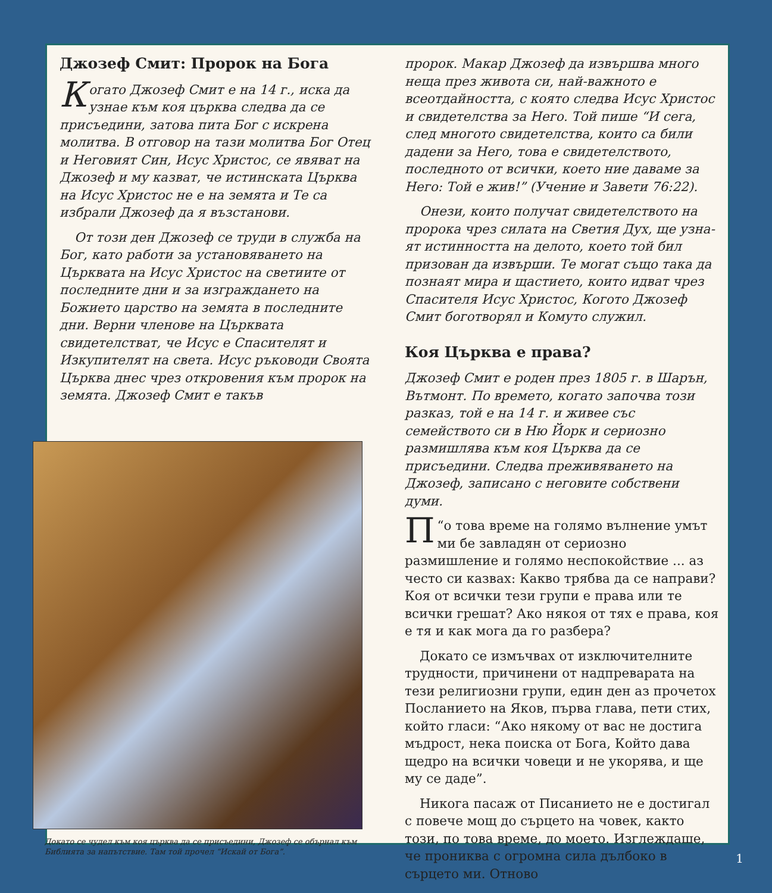Джозеф Смит: Пророк на Бога
Когато Джозеф Смит е на 14 г., иска да узнае към коя църква следва да се присъеди­ни, затова пита Бог с искрена молитва. В от­говор на тази молитва Бог Отец и Неговият Син, Исус Христос, се явяват на Джозеф и му казват, че истинската Църква на Исус Христос не е на земята и Те са избрали Джозеф да я възстанови.
От този ден Джозеф се труди в служба на Бог, като работи за установяването на Църквата на Исус Христос на светиите от последните дни и за изграждането на Божието царство на земята в последните дни. Верни членове на Църквата свидетелстват, че Исус е Спасителят и Изкупителят на света. Исус ръководи Своята Църква днес чрез откровения към пророк на земята. Джозеф Смит е такъв
Докато се чудел към коя църква да се присъедини, Джозеф се обърнал към Библията за напътствие. Там той прочел “Искай от Бога”.
пророк. Макар Джозеф да извършва много неща през живота си, най-важното е всеотдайност­та, с която следва Исус Христос и свидетел­ства за Него. Той пише “И сега, след многото свидетелства, които са били дадени за Него, това е свидетелството, последното от всички, което ние даваме за Него: Той е жив!” (Учение и Завети 76:22).
Онези, които получат свидетелството на пророка чрез силата на Светия Дух, ще узна­ят истинността на делото, което той бил призован да извърши. Те могат също така да познаят мира и щастието, които идват чрез Спасителя Исус Христос, Когото Джозеф Смит боготворял и Комуто служил.
Коя Църква е права?
Джозеф Смит е роден през 1805 г. в Шарън, Вът­монт. По времето, когато започва този разказ, той е на 14 г. и живее със семейството си в Ню Йорк и сериозно размишлява към коя Църква да се присъедини. Следва преживяването на Джозеф, записано с неговите собствени думи.
“П о това време на голямо вълнение умът ми бе завладян от сериозно размишление и голямо неспокойствие ... аз често си казвах: Какво трябва да се направи? Коя от всички те­зи групи е права или те всички грешат? Ако някоя от тях е права, коя е тя и как мога да го разбера?
Докато се измъчвах от изключителните трудности, причинени от надпреварата на тези религиозни групи, един ден аз прочетох Посланието на Яков, първа глава, пети стих, който гласи: “Ако някому от вас не достига мъдрост, нека поиска от Бога, Който дава щедро на всички човеци и не укорява, и ще му се даде”.
Никога пасаж от Писанието не е достигал с повече мощ до сърцето на човек, както този, по това време, до моето. Изглеждаше, че прониква с огромна сила дълбоко в сърцето ми. Отново
1